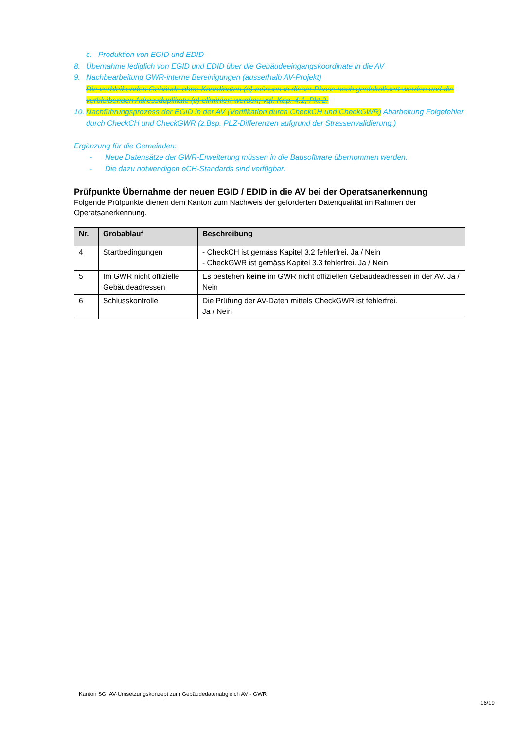c. Produktion von EGID und EDID
8. Übernahme lediglich von EGID und EDID über die Gebäudeeingangskoordinate in die AV
9. Nachbearbeitung GWR-interne Bereinigungen (ausserhalb AV-Projekt)
Die verbleibenden Gebäude ohne Koordinaten (a) müssen in dieser Phase noch geolokalisiert werden und die verbleibenden Adressduplikate (c) eliminiert werden; vgl. Kap. 4.1, Pkt 2.
10. Nachführungsprozess der EGID in der AV (Verifikation durch CheckCH und CheckGWR) Abarbeitung Folgefehler durch CheckCH und CheckGWR (z.Bsp. PLZ-Differenzen aufgrund der Strassenvalidierung.)
Ergänzung für die Gemeinden:
- Neue Datensätze der GWR-Erweiterung müssen in die Bausoftware übernommen werden.
- Die dazu notwendigen eCH-Standards sind verfügbar.
Prüfpunkte Übernahme der neuen EGID / EDID in die AV bei der Operatsanerkennung
Folgende Prüfpunkte dienen dem Kanton zum Nachweis der geforderten Datenqualität im Rahmen der Operatsanerkennung.
| Nr. | Grobablauf | Beschreibung |
| --- | --- | --- |
| 4 | Startbedingungen | - CheckCH ist gemäss Kapitel 3.2 fehlerfrei. Ja / Nein - CheckGWR ist gemäss Kapitel 3.3 fehlerfrei. Ja / Nein |
| 5 | Im GWR nicht offizielle Gebäudeadressen | Es bestehen keine im GWR nicht offiziellen Gebäudeadressen in der AV. Ja / Nein |
| 6 | Schlusskontrolle | Die Prüfung der AV-Daten mittels CheckGWR ist fehlerfrei. Ja / Nein |
Kanton SG: AV-Umsetzungskonzept zum Gebäudedatenabgleich AV - GWR
16/19